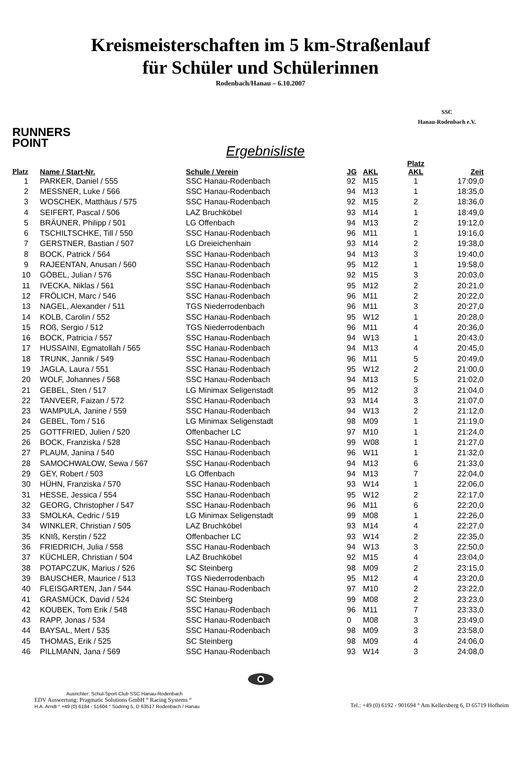Kreismeisterschaften im 5 km-Straßenlauf
für Schüler und Schülerinnen
Rodenbach/Hanau – 6.10.2007
SSC
Hanau-Rodenbach e.V.
RUNNERS
POINT
Ergebnisliste
| Platz | Name / Start-Nr. | Schule / Verein | JG | AKL | Platz AKL | Zeit |
| --- | --- | --- | --- | --- | --- | --- |
| 1 | PARKER, Daniel / 555 | SSC Hanau-Rodenbach | 92 | M15 | 1 | 17:09,0 |
| 2 | MESSNER, Luke / 566 | SSC Hanau-Rodenbach | 94 | M13 | 1 | 18:35,0 |
| 3 | WOSCHEK, Matthäus / 575 | SSC Hanau-Rodenbach | 92 | M15 | 2 | 18:36,0 |
| 4 | SEIFERT, Pascal / 506 | LAZ Bruchköbel | 93 | M14 | 1 | 18:49,0 |
| 5 | BRÄUNER, Philipp / 501 | LG Offenbach | 94 | M13 | 2 | 19:12,0 |
| 6 | TSCHILTSCHKE, Till / 550 | SSC Hanau-Rodenbach | 96 | M11 | 1 | 19:16,0 |
| 7 | GERSTNER, Bastian / 507 | LG Dreieichenhain | 93 | M14 | 2 | 19:38,0 |
| 8 | BOCK, Patrick / 564 | SSC Hanau-Rodenbach | 94 | M13 | 3 | 19:40,0 |
| 9 | RAJEENTAN, Anusan / 560 | SSC Hanau-Rodenbach | 95 | M12 | 1 | 19:58,0 |
| 10 | GÖBEL, Julian / 576 | SSC Hanau-Rodenbach | 92 | M15 | 3 | 20:03,0 |
| 11 | IVECKA, Niklas / 561 | SSC Hanau-Rodenbach | 95 | M12 | 2 | 20:21,0 |
| 12 | FRÖLICH, Marc / 546 | SSC Hanau-Rodenbach | 96 | M11 | 2 | 20:22,0 |
| 13 | NAGEL, Alexander / 511 | TGS Niederrodenbach | 96 | M11 | 3 | 20:27,0 |
| 14 | KOLB, Carolin / 552 | SSC Hanau-Rodenbach | 95 | W12 | 1 | 20:28,0 |
| 15 | ROß, Sergio / 512 | TGS Niederrodenbach | 96 | M11 | 4 | 20:36,0 |
| 16 | BOCK, Patricia / 557 | SSC Hanau-Rodenbach | 94 | W13 | 1 | 20:43,0 |
| 17 | HUSSAINI, Egmatollah / 565 | SSC Hanau-Rodenbach | 94 | M13 | 4 | 20:45,0 |
| 18 | TRUNK, Jannik / 549 | SSC Hanau-Rodenbach | 96 | M11 | 5 | 20:49,0 |
| 19 | JAGLA, Laura / 551 | SSC Hanau-Rodenbach | 95 | W12 | 2 | 21:00,0 |
| 20 | WOLF, Johannes / 568 | SSC Hanau-Rodenbach | 94 | M13 | 5 | 21:02,0 |
| 21 | GEBEL, Sten / 517 | LG Minimax Seligenstadt | 95 | M12 | 3 | 21:04,0 |
| 22 | TANVEER, Faizan / 572 | SSC Hanau-Rodenbach | 93 | M14 | 3 | 21:07,0 |
| 23 | WAMPULA, Janine / 559 | SSC Hanau-Rodenbach | 94 | W13 | 2 | 21:12,0 |
| 24 | GEBEL, Tom / 516 | LG Minimax Seligenstadt | 98 | M09 | 1 | 21:19,0 |
| 25 | GOTTFRIED, Julien / 520 | Offenbacher LC | 97 | M10 | 1 | 21:24,0 |
| 26 | BOCK, Franziska / 528 | SSC Hanau-Rodenbach | 99 | W08 | 1 | 21:27,0 |
| 27 | PLAUM, Janina / 540 | SSC Hanau-Rodenbach | 96 | W11 | 1 | 21:32,0 |
| 28 | SAMOCHWALOW, Sewa / 567 | SSC Hanau-Rodenbach | 94 | M13 | 6 | 21:33,0 |
| 29 | GEY, Robert / 503 | LG Offenbach | 94 | M13 | 7 | 22:04,0 |
| 30 | HÜHN, Franziska / 570 | SSC Hanau-Rodenbach | 93 | W14 | 1 | 22:06,0 |
| 31 | HESSE, Jessica / 554 | SSC Hanau-Rodenbach | 95 | W12 | 2 | 22:17,0 |
| 32 | GEORG, Christopher / 547 | SSC Hanau-Rodenbach | 96 | M11 | 6 | 22:20,0 |
| 33 | SMOLKA, Cedric / 519 | LG Minimax Seligenstadt | 99 | M08 | 1 | 22:26,0 |
| 34 | WINKLER, Christian / 505 | LAZ Bruchköbel | 93 | M14 | 4 | 22:27,0 |
| 35 | KNIß, Kerstin / 522 | Offenbacher LC | 93 | W14 | 2 | 22:35,0 |
| 36 | FRIEDRICH, Julia / 558 | SSC Hanau-Rodenbach | 94 | W13 | 3 | 22:50,0 |
| 37 | KÜCHLER, Christian / 504 | LAZ Bruchköbel | 92 | M15 | 4 | 23:04,0 |
| 38 | POTAPCZUK, Marius / 526 | SC Steinberg | 98 | M09 | 2 | 23:15,0 |
| 39 | BAUSCHER, Maurice / 513 | TGS Niederrodenbach | 95 | M12 | 4 | 23:20,0 |
| 40 | FLEISGARTEN, Jan / 544 | SSC Hanau-Rodenbach | 97 | M10 | 2 | 23:22,0 |
| 41 | GRASMÜCK, David / 524 | SC Steinberg | 99 | M08 | 2 | 23:23,0 |
| 42 | KOUBEK, Tom Erik / 548 | SSC Hanau-Rodenbach | 96 | M11 | 7 | 23:33,0 |
| 43 | RAPP, Jonas / 534 | SSC Hanau-Rodenbach | 0 | M08 | 3 | 23:49,0 |
| 44 | BAYSAL, Mert / 535 | SSC Hanau-Rodenbach | 98 | M09 | 3 | 23:58,0 |
| 45 | THOMAS, Erik / 525 | SC Steinberg | 98 | M09 | 4 | 24:06,0 |
| 46 | PILLMANN, Jana / 569 | SSC Hanau-Rodenbach | 93 | W14 | 3 | 24:08,0 |
Ausrichter: Schul-Sport-Club SSC Hanau-Rodenbach
EDV Auswertung: Pragmatic Solutions GmbH ° Racing Systems °
H.A. Arndt ° +49 (0) 6184 - 51604 ° Südring 5, D 63517 Rodenbach / Hanau
Tel.: +49 (0) 6192 - 901694 ° Am Kellersberg 6, D 65719 Hofheim